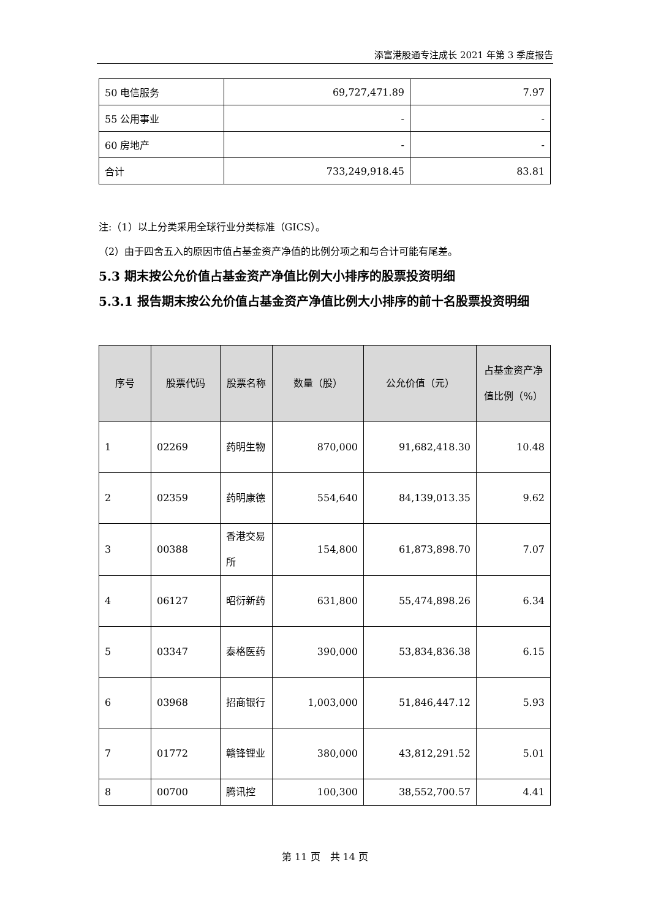添富港股通专注成长 2021 年第 3 季度报告
| 50 电信服务 | 69,727,471.89 | 7.97 |
| 55 公用事业 | - | - |
| 60 房地产 | - | - |
| 合计 | 733,249,918.45 | 83.81 |
注:（1）以上分类采用全球行业分类标准（GICS）。
（2）由于四舍五入的原因市值占基金资产净值的比例分项之和与合计可能有尾差。
5.3 期末按公允价值占基金资产净值比例大小排序的股票投资明细
5.3.1 报告期末按公允价值占基金资产净值比例大小排序的前十名股票投资明细
| 序号 | 股票代码 | 股票名称 | 数量（股） | 公允价值（元） | 占基金资产净值比例（%） |
| --- | --- | --- | --- | --- | --- |
| 1 | 02269 | 药明生物 | 870,000 | 91,682,418.30 | 10.48 |
| 2 | 02359 | 药明康德 | 554,640 | 84,139,013.35 | 9.62 |
| 3 | 00388 | 香港交易所 | 154,800 | 61,873,898.70 | 7.07 |
| 4 | 06127 | 昭衍新药 | 631,800 | 55,474,898.26 | 6.34 |
| 5 | 03347 | 泰格医药 | 390,000 | 53,834,836.38 | 6.15 |
| 6 | 03968 | 招商银行 | 1,003,000 | 51,846,447.12 | 5.93 |
| 7 | 01772 | 赣锋锂业 | 380,000 | 43,812,291.52 | 5.01 |
| 8 | 00700 | 腾讯控 | 100,300 | 38,552,700.57 | 4.41 |
第 11 页　共 14 页